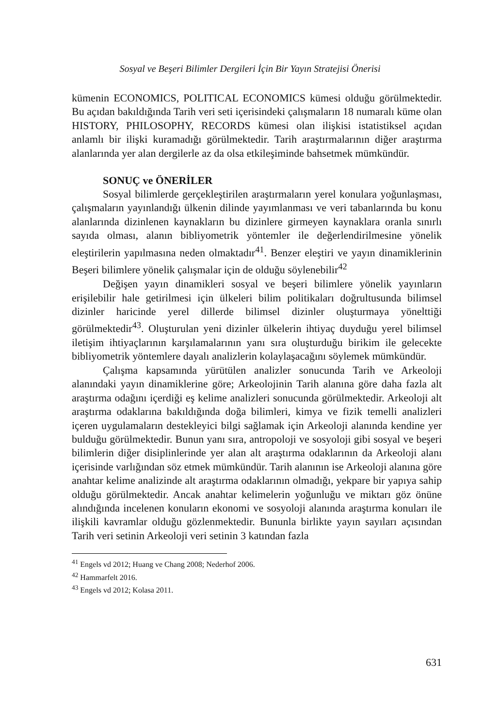Sosyal ve Beşeri Bilimler Dergileri İçin Bir Yayın Stratejisi Önerisi
kümenin ECONOMICS, POLITICAL ECONOMICS kümesi olduğu görülmektedir. Bu açıdan bakıldığında Tarih veri seti içerisindeki çalışmaların 18 numaralı küme olan HISTORY, PHILOSOPHY, RECORDS kümesi olan ilişkisi istatistiksel açıdan anlamlı bir ilişki kuramadığı görülmektedir. Tarih araştırmalarının diğer araştırma alanlarında yer alan dergilerle az da olsa etkileşiminde bahsetmek mümkündür.
SONUÇ ve ÖNERİLER
Sosyal bilimlerde gerçekleştirilen araştırmaların yerel konulara yoğunlaşması, çalışmaların yayınlandığı ülkenin dilinde yayımlanması ve veri tabanlarında bu konu alanlarında dizinlenen kaynakların bu dizinlere girmeyen kaynaklara oranla sınırlı sayıda olması, alanın bibliyometrik yöntemler ile değerlendirilmesine yönelik eleştirilerin yapılmasına neden olmaktadır<sup>41</sup>. Benzer eleştiri ve yayın dinamiklerinin Beşeri bilimlere yönelik çalışmalar için de olduğu söylenebilir<sup>42</sup>
Değişen yayın dinamikleri sosyal ve beşeri bilimlere yönelik yayınların erişilebilir hale getirilmesi için ülkeleri bilim politikaları doğrultusunda bilimsel dizinler haricinde yerel dillerde bilimsel dizinler oluşturmaya yönelttiği görülmektedir<sup>43</sup>. Oluşturulan yeni dizinler ülkelerin ihtiyaç duyduğu yerel bilimsel iletişim ihtiyaçlarının karşılamalarının yanı sıra oluşturduğu birikim ile gelecekte bibliyometrik yöntemlere dayalı analizlerin kolaylaşacağını söylemek mümkündür.
Çalışma kapsamında yürütülen analizler sonucunda Tarih ve Arkeoloji alanındaki yayın dinamiklerine göre; Arkeolojinin Tarih alanına göre daha fazla alt araştırma odağını içerdiği eş kelime analizleri sonucunda görülmektedir. Arkeoloji alt araştırma odaklarına bakıldığında doğa bilimleri, kimya ve fizik temelli analizleri içeren uygulamaların destekleyici bilgi sağlamak için Arkeoloji alanında kendine yer bulduğu görülmektedir. Bunun yanı sıra, antropoloji ve sosyoloji gibi sosyal ve beşeri bilimlerin diğer disiplinlerinde yer alan alt araştırma odaklarının da Arkeoloji alanı içerisinde varlığından söz etmek mümkündür. Tarih alanının ise Arkeoloji alanına göre anahtar kelime analizinde alt araştırma odaklarının olmadığı, yekpare bir yapıya sahip olduğu görülmektedir. Ancak anahtar kelimelerin yoğunluğu ve miktarı göz önüne alındığında incelenen konuların ekonomi ve sosyoloji alanında araştırma konuları ile ilişkili kavramlar olduğu gözlenmektedir. Bununla birlikte yayın sayıları açısından Tarih veri setinin Arkeoloji veri setinin 3 katından fazla
<sup>41</sup> Engels vd 2012; Huang ve Chang 2008; Nederhof 2006.
<sup>42</sup> Hammarfelt 2016.
<sup>43</sup> Engels vd 2012; Kolasa 2011.
631